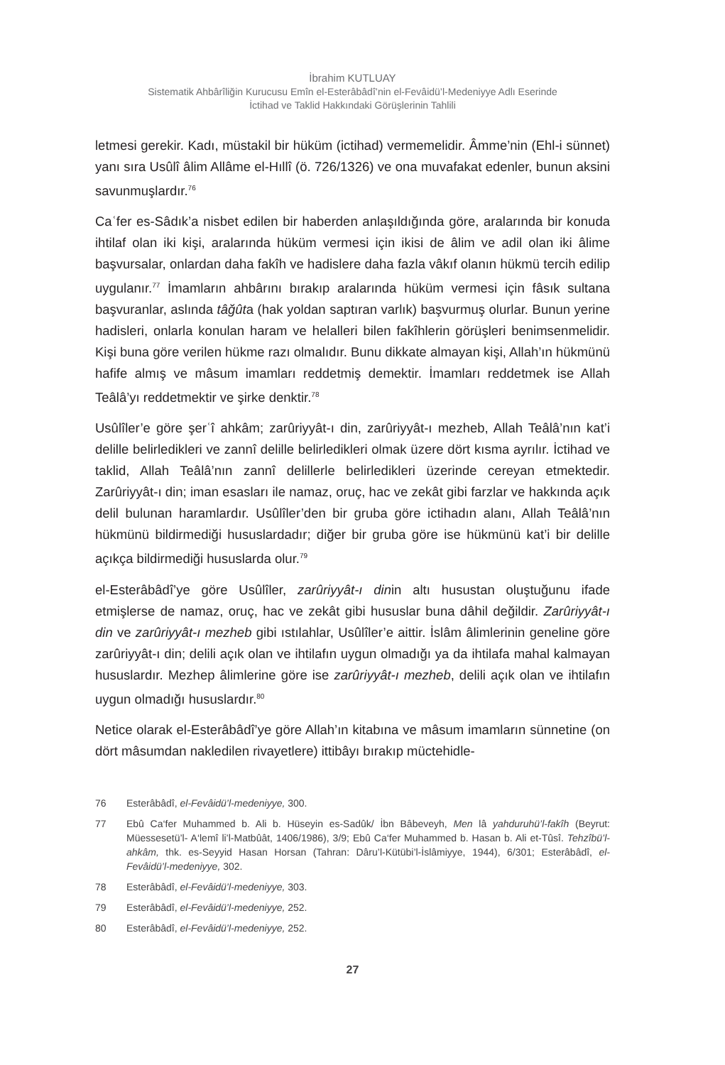İbrahim KUTLUAY
Sistematik Ahbârîliğin Kurucusu Emîn el-Esterâbâdî’nin el-Fevâidü’l-Medeniyye Adlı Eserinde
İctihad ve Taklid Hakkındaki Görüşlerinin Tahlili
letmesi gerekir. Kadı, müstakil bir hüküm (ictihad) vermemelidir. Âmme’nin (Ehl-i sünnet) yanı sıra Usûlî âlim Allâme el-Hıllî (ö. 726/1326) ve ona muvafakat edenler, bunun aksini savunmuşlardır.<sup>76</sup>
Caʿfer es-Sâdık’a nisbet edilen bir haberden anlaşıldığında göre, aralarında bir konuda ihtilaf olan iki kişi, aralarında hüküm vermesi için ikisi de âlim ve adil olan iki âlime başvursalar, onlardan daha fakîh ve hadislere daha fazla vâkıf olanın hükmü tercih edilip uygulanır.<sup>77</sup> İmamların ahbârını bırakıp aralarında hüküm vermesi için fâsık sultana başvuranlar, aslında tâğûta (hak yoldan saptıran varlık) başvurmuş olurlar. Bunun yerine hadisleri, onlarla konulan haram ve helalleri bilen fakîhlerin görüşleri benimsenmelidir. Kişi buna göre verilen hükme razı olmalıdır. Bunu dikkate almayan kişi, Allah’ın hükmünü hafife almış ve mâsum imamları reddetmiş demektir. İmamları reddetmek ise Allah Teâlâ’yı reddetmektir ve şirke denktir.<sup>78</sup>
Usûlîler’e göre şerʿî ahkâm; zarûriyyât-ı din, zarûriyyât-ı mezheb, Allah Teâlâ’nın kat’i delille belirledikleri ve zannî delille belirledikleri olmak üzere dört kısma ayrılır. İctihad ve taklid, Allah Teâlâ’nın zannî delillerle belirledikleri üzerinde cereyan etmektedir. Zarûriyyât-ı din; iman esasları ile namaz, oruç, hac ve zekât gibi farzlar ve hakkında açık delil bulunan haramlardır. Usûlîler’den bir gruba göre ictihadın alanı, Allah Teâlâ’nın hükmünü bildirmediği hususlardadır; diğer bir gruba göre ise hükmünü kat’i bir delille açıkça bildirmediği hususlarda olur.<sup>79</sup>
el-Esterâbâdî’ye göre Usûlîler, zarûriyyât-ı dinin altı husustan oluştuğunu ifade etmişlerse de namaz, oruç, hac ve zekât gibi hususlar buna dâhil değildir. Zarûriyyât-ı din ve zarûriyyât-ı mezheb gibi ıstılahlar, Usûlîler’e aittir. İslâm âlimlerinin geneline göre zarûriyyât-ı din; delili açık olan ve ihtilafın uygun olmadığı ya da ihtilafa mahal kalmayan hususlardır. Mezhep âlimlerine göre ise zarûriyyât-ı mezheb, delili açık olan ve ihtilafın uygun olmadığı hususlardır.<sup>80</sup>
Netice olarak el-Esterâbâdî’ye göre Allah’ın kitabına ve mâsum imamların sünnetine (on dört mâsumdan nakledilen rivayetlere) ittibâyı bırakıp müctehidle-
76 Esterâbâdî, el-Fevâidü’l-medeniyye, 300.
77 Ebû Ca‘fer Muhammed b. Ali b. Hüseyin es-Sadûk/ İbn Bâbeveyh, Men lâ yahduruhü’l-fakîh (Beyrut: Müessesetü’l- A‘lemî li’l-Matbûât, 1406/1986), 3/9; Ebû Ca‘fer Muhammed b. Hasan b. Ali et-Tûsî. Tehzîbü’l-ahkâm, thk. es-Seyyid Hasan Horsan (Tahran: Dâru’l-Kütübi’l-İslâmiyye, 1944), 6/301; Esterâbâdî, el-Fevâidü’l-medeniyye, 302.
78 Esterâbâdî, el-Fevâidü’l-medeniyye, 303.
79 Esterâbâdî, el-Fevâidü’l-medeniyye, 252.
80 Esterâbâdî, el-Fevâidü’l-medeniyye, 252.
27